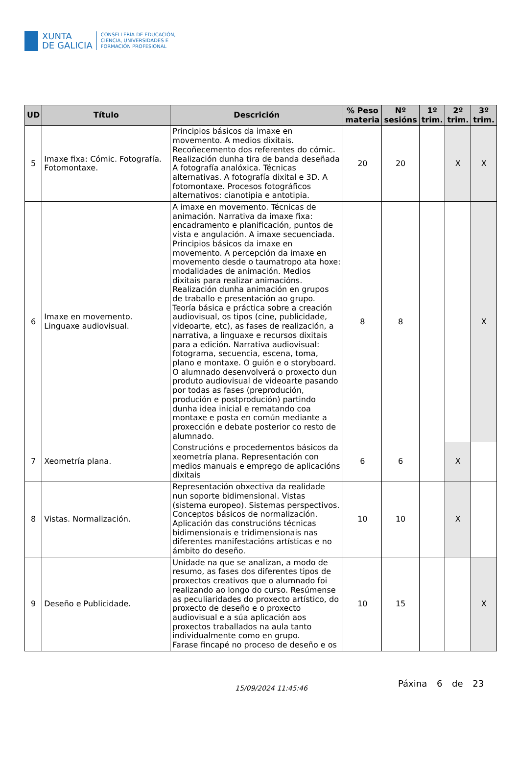XUNTA
DE GALICIA
CONSELLERÍA DE EDUCACIÓN,
CIENCIA, UNIVERSIDADES E
FORMACIÓN PROFESIONAL
| UD | Título | Descrición | % Peso materia | Nº sesións | 1º trim. | 2º trim. | 3º trim. |
| --- | --- | --- | --- | --- | --- | --- | --- |
| 5 | Imaxe fixa: Cómic. Fotografía. Fotomontaxe. | Principios básicos da imaxe en movemento. A medios dixitais. Recoñecemento dos referentes do cómic. Realización dunha tira de banda deseñada A fotografía analóxica. Técnicas alternativas. A fotografía dixital e 3D. A fotomontaxe. Procesos fotográficos alternativos: cianotipia e antotipia. | 20 | 20 | | X | X |
| 6 | Imaxe en movemento. Linguaxe audiovisual. | A imaxe en movemento. Técnicas de animación. Narrativa da imaxe fixa: encadramento e planificación, puntos de vista e angulación. A imaxe secuenciada. Principios básicos da imaxe en movemento. A percepción da imaxe en movemento desde o taumatropo ata hoxe: modalidades de animación. Medios dixitais para realizar animacións. Realización dunha animación en grupos de traballo e presentación ao grupo. Teoría básica e práctica sobre a creación audiovisual, os tipos (cine, publicidade, videoarte, etc), as fases de realización, a narrativa, a linguaxe e recursos dixitais para a edición. Narrativa audiovisual: fotograma, secuencia, escena, toma, plano e montaxe. O guión e o storyboard. O alumnado desenvolverá o proxecto dun produto audiovisual de videoarte pasando por todas as fases (preprodución, produción e postprodución) partindo dunha idea inicial e rematando coa montaxe e posta en común mediante a proxección e debate posterior co resto de alumnado. | 8 | 8 | | | X |
| 7 | Xeometría plana. | Construcións e procedementos básicos da xeometría plana. Representación con medios manuais e emprego de aplicacións dixitais | 6 | 6 | | X | |
| 8 | Vistas. Normalización. | Representación obxectiva da realidade nun soporte bidimensional. Vistas (sistema europeo). Sistemas perspectivos. Conceptos básicos de normalización. Aplicación das construcións técnicas bidimensionais e tridimensionais nas diferentes manifestacións artísticas e no ámbito do deseño. | 10 | 10 | | X | |
| 9 | Deseño e Publicidade. | Unidade na que se analizan, a modo de resumo, as fases dos diferentes tipos de proxectos creativos que o alumnado foi realizando ao longo do curso. Resúmense as peculiaridades do proxecto artístico, do proxecto de deseño e o proxecto audiovisual e a súa aplicación aos proxectos traballados na aula tanto individualmente como en grupo. Farase fincapé no proceso de deseño e os | 10 | 15 | | | X |
15/09/2024 11:45:46
Páxina 6 de 23